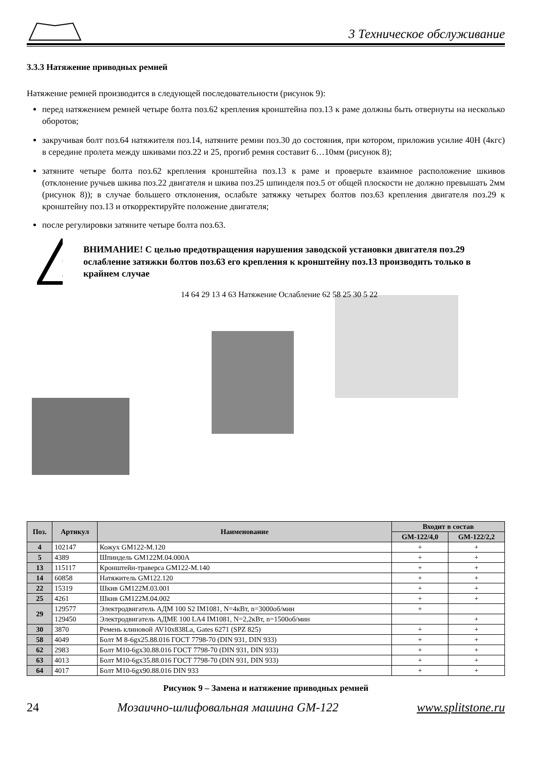3 Техническое обслуживание
3.3.3 Натяжение приводных ремней
Натяжение ремней производится в следующей последовательности (рисунок 9):
перед натяжением ремней четыре болта поз.62 крепления кронштейна поз.13 к раме должны быть отвернуты на несколько оборотов;
закручивая болт поз.64 натяжителя поз.14, натяните ремни поз.30 до состояния, при котором, приложив усилие 40Н (4кгс) в середине пролета между шкивами поз.22 и 25, прогиб ремня составит 6…10мм (рисунок 8);
затяните четыре болта поз.62 крепления кронштейна поз.13 к раме и проверьте взаимное расположение шкивов (отклонение ручьев шкива поз.22 двигателя и шкива поз.25 шпинделя поз.5 от общей плоскости не должно превышать 2мм (рисунок 8)); в случае большего отклонения, ослабьте затяжку четырех болтов поз.63 крепления двигателя поз.29 к кронштейну поз.13 и откорректируйте положение двигателя;
после регулировки затяните четыре болта поз.63.
!
ВНИМАНИЕ! С целью предотвращения нарушения заводской установки двигателя поз.29 ослабление затяжки болтов поз.63 его крепления к кронштейну поз.13 производить только в крайнем случае
14 64 29 13 4 63 Натяжение Ослабление 62 58 25 30 5 22
| Поз. | Артикул | Наименование | Входит в состав | |
| --- | --- | --- | --- | --- |
| | | | GM-122/4,0 | GM-122/2,2 |
| 4 | 102147 | Кожух GM122-M.120 | + | + |
| 5 | 4389 | Шпиндель GM122M.04.000A | + | + |
| 13 | 115117 | Кронштейн-траверса GM122-M.140 | + | + |
| 14 | 60858 | Натяжитель GM122.120 | + | + |
| 22 | 15319 | Шкив GM122M.03.001 | + | + |
| 25 | 4261 | Шкив GM122M.04.002 | + | + |
| 29 | 129577 | Электродвигатель АДМ 100 S2 IM1081, N=4кВт, n=3000об/мин | + | |
| | 129450 | Электродвигатель АДМЕ 100 LA4 IM1081, N=2,2кВт, n=1500об/мин | | + |
| 30 | 3870 | Ремень клиновой AV10x838La, Gates 6271 (SPZ 825) | + | + |
| 58 | 4049 | Болт М 8-6gx25.88.016 ГОСТ 7798-70 (DIN 931, DIN 933) | + | + |
| 62 | 2983 | Болт М10-6gx30.88.016 ГОСТ 7798-70 (DIN 931, DIN 933) | + | + |
| 63 | 4013 | Болт М10-6gx35.88.016 ГОСТ 7798-70 (DIN 931, DIN 933) | + | + |
| 64 | 4017 | Болт М10-6gx90.88.016 DIN 933 | + | + |
Рисунок 9 – Замена и натяжение приводных ремней
24 Мозаично-шлифовальная машина GM-122 www.splitstone.ru